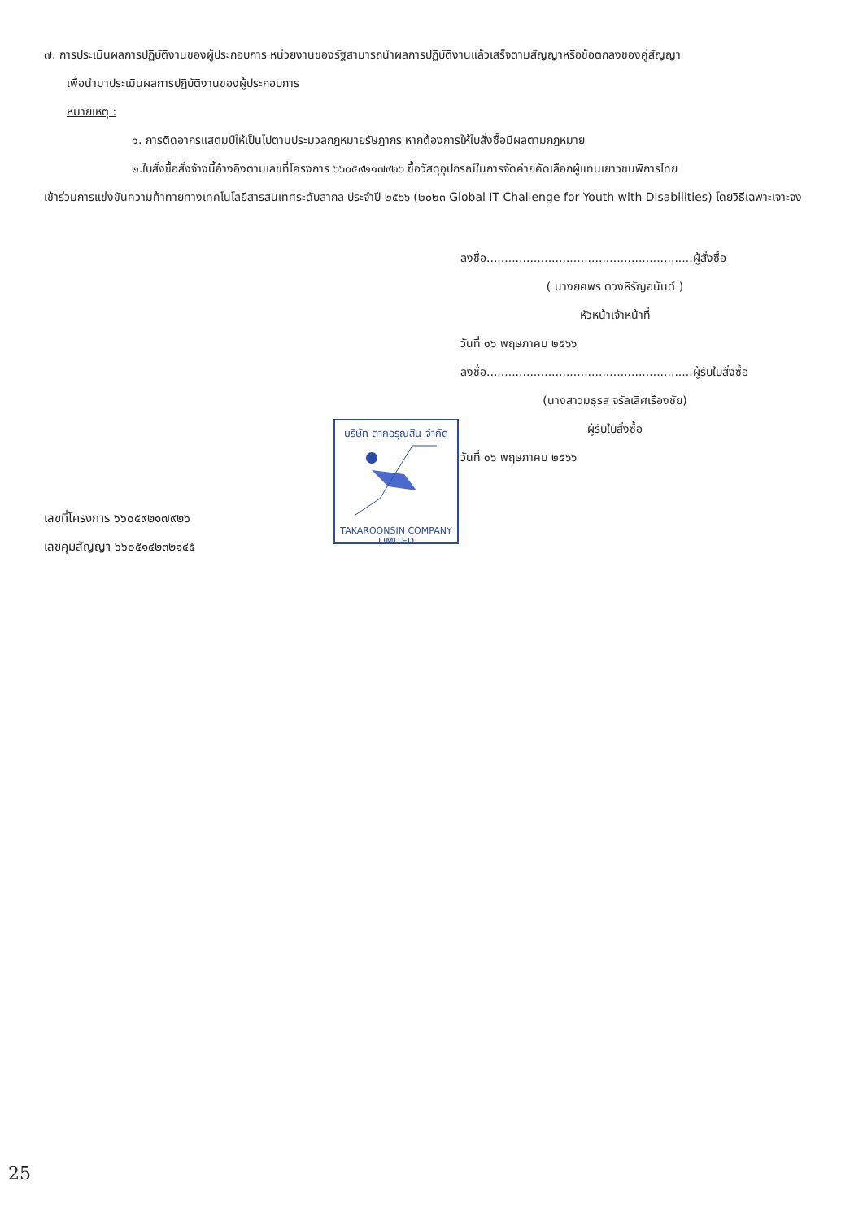๗. การประเมินผลการปฏิบัติงานของผู้ประกอบการ หน่วยงานของรัฐสามารถนำผลการปฏิบัติงานแล้วเสร็จตามสัญญาหรือข้อตกลงของคู่สัญญา
เพื่อนำมาประเมินผลการปฏิบัติงานของผู้ประกอบการ
หมายเหตุ :
๑. การติดอากรแสตมป์ให้เป็นไปตามประมวลกฎหมายรัษฎากร หากต้องการให้ใบสั่งซื้อมีผลตามกฎหมาย
๒.ใบสั่งซื้อสั่งจ้างนี้อ้างอิงตามเลขที่โครงการ ๖๖๐๕๙๒๑๗๙๒๖ ซื้อวัสดุอุปกรณ์ในการจัดค่ายคัดเลือกผู้แทนเยาวชนพิการไทย
เข้าร่วมการแข่งขันความท้าทายทางเทคโนโลยีสารสนเทศระดับสากล ประจำปี ๒๕๖๖ (๒๐๒๓ Global IT Challenge for Youth with Disabilities) โดยวิธีเฉพาะเจาะจง
ลงชื่อ.........................................................ผู้สั่งซื้อ
( นางยศพร ตวงหิรัญอนันต์ )
หัวหน้าเจ้าหน้าที่
วันที่ ๑๖ พฤษภาคม ๒๕๖๖
ลงชื่อ.........................................................ผู้รับใบสั่งซื้อ
(นางสาวมธุรส จรัลเลิศเรืองชัย)
ผู้รับใบสั่งซื้อ
วันที่ ๑๖ พฤษภาคม ๒๕๖๖
บริษัท ตากอรุณสิน จำกัด
TAKAROONSIN COMPANY LIMITED
เลขที่โครงการ ๖๖๐๕๙๒๑๗๙๒๖
เลขคุมสัญญา ๖๖๐๕๑๔๒๓๒๑๔๕
25